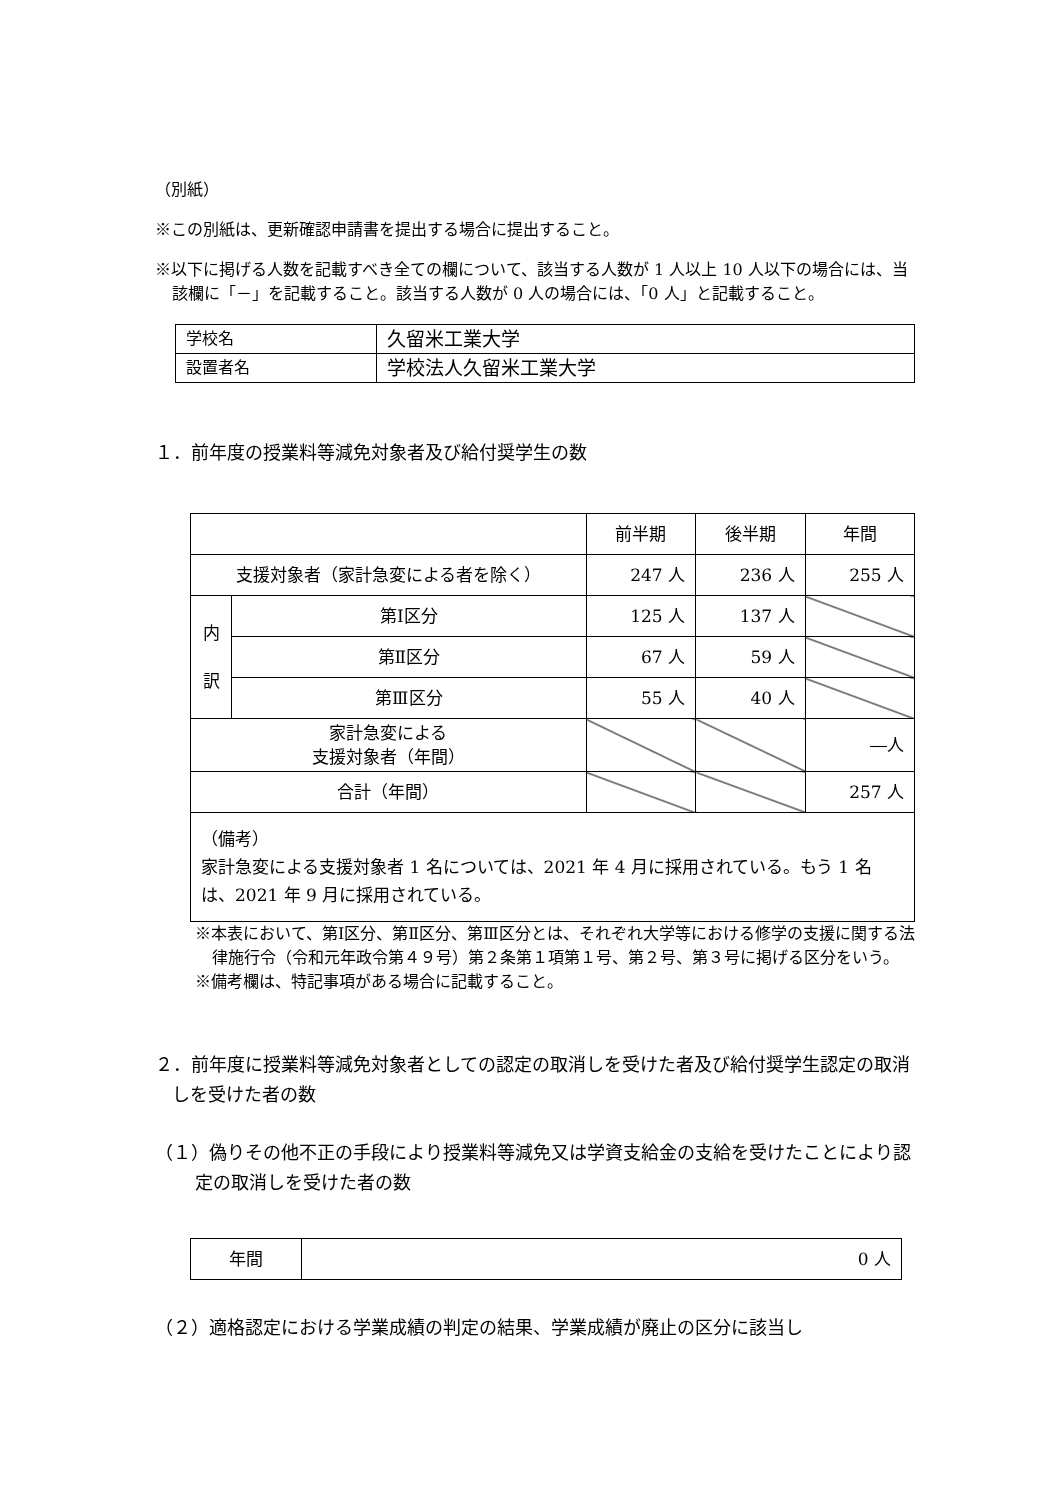（別紙）
※この別紙は、更新確認申請書を提出する場合に提出すること。
※以下に掲げる人数を記載すべき全ての欄について、該当する人数が 1 人以上 10 人以下の場合には、当該欄に「－」を記載すること。該当する人数が 0 人の場合には、「0 人」と記載すること。
| 学校名 | 久留米工業大学 |
| 設置者名 | 学校法人久留米工業大学 |
１．前年度の授業料等減免対象者及び給付奨学生の数
| | | 前半期 | 後半期 | 年間 |
| 支援対象者（家計急変による者を除く） | | 247 人 | 236 人 | 255 人 |
| 内 訳 | 第Ⅰ区分 | 125 人 | 137 人 | |
| | 第Ⅱ区分 | 67 人 | 59 人 | |
| | 第Ⅲ区分 | 55 人 | 40 人 | |
| 家計急変による 支援対象者（年間） | | | | ―人 |
| 合計（年間） | | | | 257 人 |
| （備考） 家計急変による支援対象者 1 名については、2021 年 4 月に採用されている。もう 1 名は、2021 年 9 月に採用されている。 | | | | |
※本表において、第Ⅰ区分、第Ⅱ区分、第Ⅲ区分とは、それぞれ大学等における修学の支援に関する法律施行令（令和元年政令第４９号）第２条第１項第１号、第２号、第３号に掲げる区分をいう。
※備考欄は、特記事項がある場合に記載すること。
２．前年度に授業料等減免対象者としての認定の取消しを受けた者及び給付奨学生認定の取消しを受けた者の数
（１）偽りその他不正の手段により授業料等減免又は学資支給金の支給を受けたことにより認定の取消しを受けた者の数
| 年間 | 0 人 |
（２）適格認定における学業成績の判定の結果、学業成績が廃止の区分に該当し